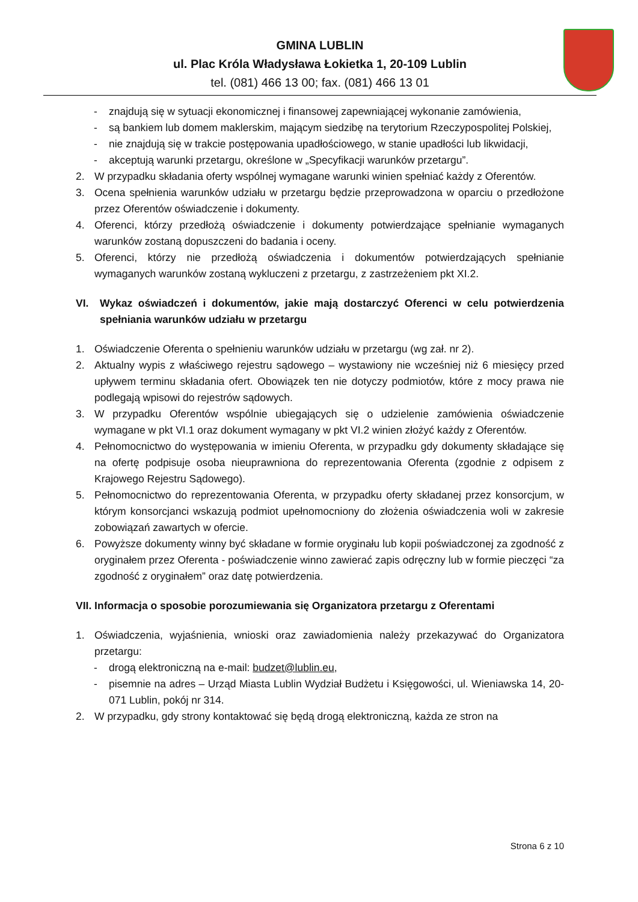GMINA LUBLIN
ul. Plac Króla Władysława Łokietka 1, 20-109 Lublin
tel. (081) 466 13 00; fax. (081) 466 13 01
- znajdują się w sytuacji ekonomicznej i finansowej zapewniającej wykonanie zamówienia,
- są bankiem lub domem maklerskim, mającym siedzibę na terytorium Rzeczypospolitej Polskiej,
- nie znajdują się w trakcie postępowania upadłościowego, w stanie upadłości lub likwidacji,
- akceptują warunki przetargu, określone w „Specyfikacji warunków przetargu”.
2. W przypadku składania oferty wspólnej wymagane warunki winien spełniać każdy z Oferentów.
3. Ocena spełnienia warunków udziału w przetargu będzie przeprowadzona w oparciu o przedłożone przez Oferentów oświadczenie i dokumenty.
4. Oferenci, którzy przedłożą oświadczenie i dokumenty potwierdzające spełnianie wymaganych warunków zostaną dopuszczeni do badania i oceny.
5. Oferenci, którzy nie przedłożą oświadczenia i dokumentów potwierdzających spełnianie wymaganych warunków zostaną wykluczeni z przetargu, z zastrzeżeniem pkt XI.2.
VI. Wykaz oświadczeń i dokumentów, jakie mają dostarczyć Oferenci w celu potwierdzenia spełniania warunków udziału w przetargu
1. Oświadczenie Oferenta o spełnieniu warunków udziału w przetargu (wg zał. nr 2).
2. Aktualny wypis z właściwego rejestru sądowego – wystawiony nie wcześniej niż 6 miesięcy przed upływem terminu składania ofert. Obowiązek ten nie dotyczy podmiotów, które z mocy prawa nie podlegają wpisowi do rejestrów sądowych.
3. W przypadku Oferentów wspólnie ubiegających się o udzielenie zamówienia oświadczenie wymagane w pkt VI.1 oraz dokument wymagany w pkt VI.2 winien złożyć każdy z Oferentów.
4. Pełnomocnictwo do występowania w imieniu Oferenta, w przypadku gdy dokumenty składające się na ofertę podpisuje osoba nieuprawniona do reprezentowania Oferenta (zgodnie z odpisem z Krajowego Rejestru Sądowego).
5. Pełnomocnictwo do reprezentowania Oferenta, w przypadku oferty składanej przez konsorcjum, w którym konsorcjanci wskazują podmiot upełnomocniony do złożenia oświadczenia woli w zakresie zobowiązań zawartych w ofercie.
6. Powyższe dokumenty winny być składane w formie oryginału lub kopii poświadczonej za zgodność z oryginałem przez Oferenta - poświadczenie winno zawierać zapis odręczny lub w formie pieczęci “za zgodność z oryginałem” oraz datę potwierdzenia.
VII. Informacja o sposobie porozumiewania się Organizatora przetargu z Oferentami
1. Oświadczenia, wyjaśnienia, wnioski oraz zawiadomienia należy przekazywać do Organizatora przetargu:
- drogą elektroniczną na e-mail: budzet@lublin.eu,
- pisemnie na adres – Urząd Miasta Lublin Wydział Budżetu i Księgowości, ul. Wieniawska 14, 20-071 Lublin, pokój nr 314.
2. W przypadku, gdy strony kontaktować się będą drogą elektroniczną, każda ze stron na
Strona 6 z 10